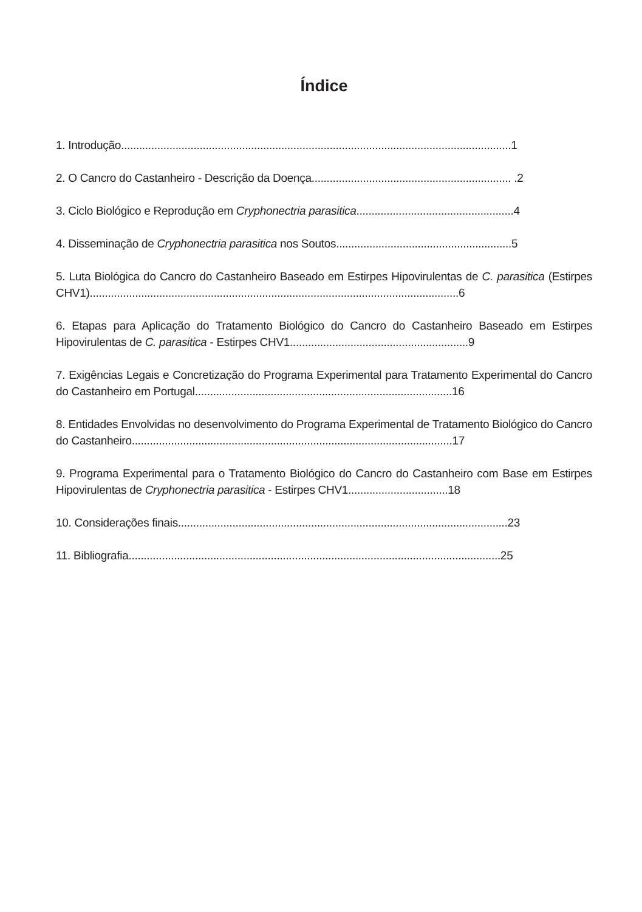Índice
1. Introdução.................................................................................................................................1
2. O Cancro do Castanheiro - Descrição da Doença.................................................................. .2
3. Ciclo Biológico e Reprodução em Cryphonectria parasitica....................................................4
4. Disseminação de Cryphonectria parasitica nos Soutos..........................................................5
5. Luta Biológica do Cancro do Castanheiro Baseado em Estirpes Hipovirulentas de C. parasitica (Estirpes CHV1)..........................................................................................................................6
6. Etapas para Aplicação do Tratamento Biológico do Cancro do Castanheiro Baseado em Estirpes Hipovirulentas de C. parasitica - Estirpes CHV1...........................................................9
7. Exigências Legais e Concretização do Programa Experimental para Tratamento Experimental do Cancro do Castanheiro em Portugal.....................................................................................16
8. Entidades Envolvidas no desenvolvimento do Programa Experimental de Tratamento Biológico do Cancro do Castanheiro..........................................................................................................17
9. Programa Experimental para o Tratamento Biológico do Cancro do Castanheiro com Base em Estirpes Hipovirulentas de Cryphonectria parasitica - Estirpes CHV1.................................18
10. Considerações finais.............................................................................................................23
11. Bibliografia...........................................................................................................................25